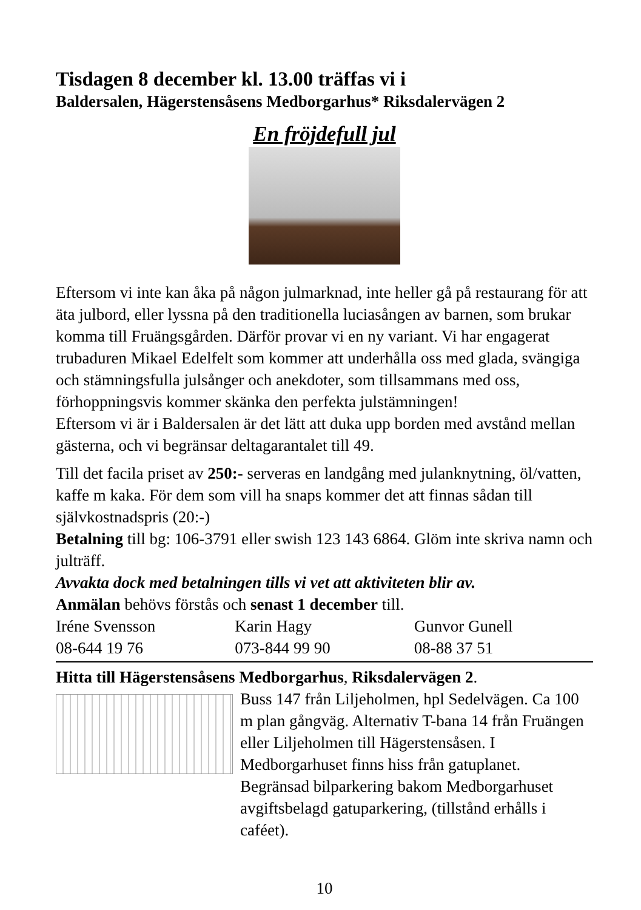Tisdagen 8 december kl. 13.00 träffas vi i
Baldersalen, Hägerstensåsens Medborgarhus* Riksdalervägen 2
En fröjdefull jul
Eftersom vi inte kan åka på någon julmarknad, inte heller gå på restaurang för att äta julbord, eller lyssna på den traditionella luciasången av barnen, som brukar komma till Fruängsgården. Därför provar vi en ny variant. Vi har engagerat trubaduren Mikael Edelfelt som kommer att underhålla oss med glada, svängiga och stämningsfulla julsånger och anekdoter, som tillsammans med oss, förhoppningsvis kommer skänka den perfekta julstämningen!
Eftersom vi är i Baldersalen är det lätt att duka upp borden med avstånd mellan gästerna, och vi begränsar deltagarantalet till 49.
Till det facila priset av 250:- serveras en landgång med julanknytning, öl/vatten, kaffe m kaka. För dem som vill ha snaps kommer det att finnas sådan till självkostnadspris (20:-)
Betalning till bg: 106-3791 eller swish 123 143 6864. Glöm inte skriva namn och julträff.
Avvakta dock med betalningen tills vi vet att aktiviteten blir av.
Anmälan behövs förstås och senast 1 december till.
| Iréne Svensson | Karin Hagy | Gunvor Gunell |
| 08-644 19 76 | 073-844 99 90 | 08-88 37 51 |
Hitta till Hägerstensåsens Medborgarhus, Riksdalervägen 2.
Buss 147 från Liljeholmen, hpl Sedelvägen. Ca 100 m plan gångväg. Alternativ T-bana 14 från Fruängen eller Liljeholmen till Hägerstensåsen. I Medborgarhuset finns hiss från gatuplanet. Begränsad bilparkering bakom Medborgarhuset avgiftsbelagd gatuparkering, (tillstånd erhålls i caféet).
10